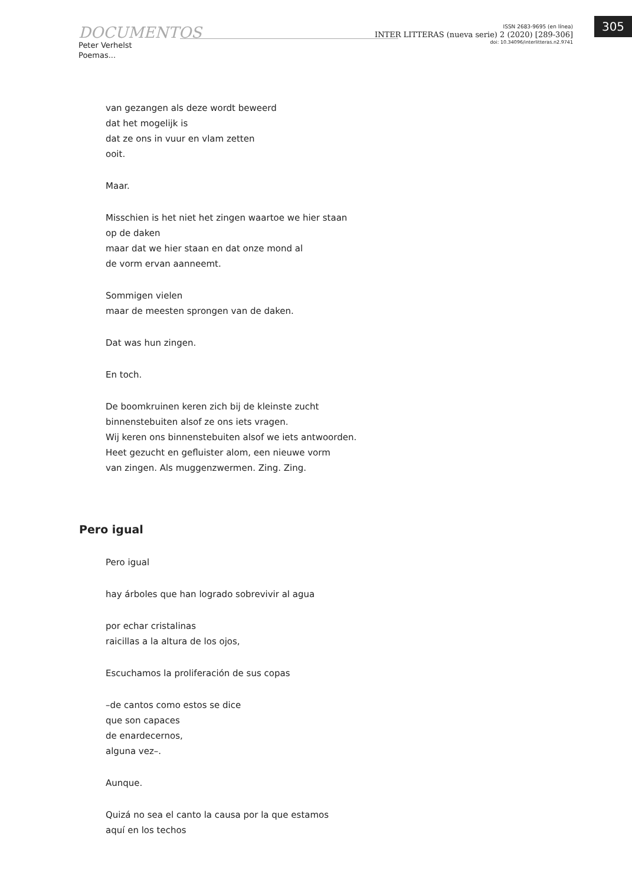DOCUMENTOS
Peter Verhelst
Poemas...
ISSN 2683-9695 (en línea)
INTER LITTERAS (nueva serie) 2 (2020) [289-306]
doi: 10.34096/interlitteras.n2.9741
305
van gezangen als deze wordt beweerd
dat het mogelijk is
dat ze ons in vuur en vlam zetten
ooit.
Maar.
Misschien is het niet het zingen waartoe we hier staan
op de daken
maar dat we hier staan en dat onze mond al
de vorm ervan aanneemt.
Sommigen vielen
maar de meesten sprongen van de daken.
Dat was hun zingen.
En toch.
De boomkruinen keren zich bij de kleinste zucht
binnenstebuiten alsof ze ons iets vragen.
Wij keren ons binnenstebuiten alsof we iets antwoorden.
Heet gezucht en gefluister alom, een nieuwe vorm
van zingen. Als muggenzwermen. Zing. Zing.
Pero igual
Pero igual
hay árboles que han logrado sobrevivir al agua
por echar cristalinas
raicillas a la altura de los ojos,
Escuchamos la proliferación de sus copas
–de cantos como estos se dice
que son capaces
de enardecernos,
alguna vez–.
Aunque.
Quizá no sea el canto la causa por la que estamos
aquí en los techos